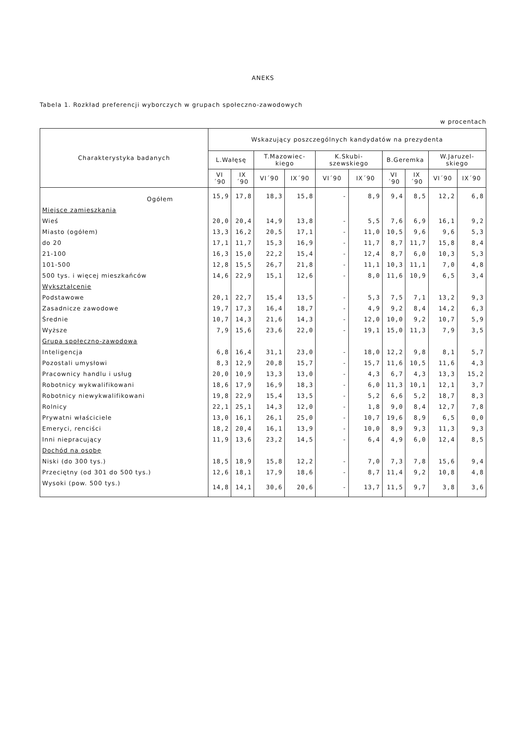ANEKS
Tabela 1. Rozkład preferencji wyborczych w grupach społeczno-zawodowych
w procentach
| Charakterystyka badanych | Wskazujący poszczególnych kandydatów na prezydenta | | | | | | | | | |
| --- | --- | --- | --- | --- | --- | --- | --- | --- | --- | --- |
| | L.Wałęsę | | T.Mazowiec-kiego | | K.Skubi-szewskiego | | B.Geremka | | W.Jaruzel-skiego | |
| | VI´90 | IX´90 | VI´90 | IX´90 | VI´90 | IX´90 | VI´90 | IX´90 | VI´90 | IX´90 |
| Ogółem | 15,9 | 17,8 | 18,3 | 15,8 | - | 8,9 | 9,4 | 8,5 | 12,2 | 6,8 |
| Miejsce zamieszkania | | | | | | | | | | |
| Wieś | 20,0 | 20,4 | 14,9 | 13,8 | - | 5,5 | 7,6 | 6,9 | 16,1 | 9,2 |
| Miasto (ogółem) | 13,3 | 16,2 | 20,5 | 17,1 | - | 11,0 | 10,5 | 9,6 | 9,6 | 5,3 |
| do 20 | 17,1 | 11,7 | 15,3 | 16,9 | - | 11,7 | 8,7 | 11,7 | 15,8 | 8,4 |
| 21-100 | 16,3 | 15,0 | 22,2 | 15,4 | - | 12,4 | 8,7 | 6,0 | 10,3 | 5,3 |
| 101-500 | 12,8 | 15,5 | 26,7 | 21,8 | - | 11,1 | 10,3 | 11,1 | 7,0 | 4,8 |
| 500 tys. i więcej mieszkańców | 14,6 | 22,9 | 15,1 | 12,6 | - | 8,0 | 11,6 | 10,9 | 6,5 | 3,4 |
| Wykształcenie | | | | | | | | | | |
| Podstawowe | 20,1 | 22,7 | 15,4 | 13,5 | - | 5,3 | 7,5 | 7,1 | 13,2 | 9,3 |
| Zasadnicze zawodowe | 19,7 | 17,3 | 16,4 | 18,7 | - | 4,9 | 9,2 | 8,4 | 14,2 | 6,3 |
| Średnie | 10,7 | 14,3 | 21,6 | 14,3 | - | 12,0 | 10,0 | 9,2 | 10,7 | 5,9 |
| Wyższe | 7,9 | 15,6 | 23,6 | 22,0 | - | 19,1 | 15,0 | 11,3 | 7,9 | 3,5 |
| Grupa społeczno-zawodowa | | | | | | | | | | |
| Inteligencja | 6,8 | 16,4 | 31,1 | 23,0 | - | 18,0 | 12,2 | 9,8 | 8,1 | 5,7 |
| Pozostali umysłowi | 8,3 | 12,9 | 20,8 | 15,7 | - | 15,7 | 11,6 | 10,5 | 11,6 | 4,3 |
| Pracownicy handlu i usług | 20,0 | 10,9 | 13,3 | 13,0 | - | 4,3 | 6,7 | 4,3 | 13,3 | 15,2 |
| Robotnicy wykwalifikowani | 18,6 | 17,9 | 16,9 | 18,3 | - | 6,0 | 11,3 | 10,1 | 12,1 | 3,7 |
| Robotnicy niewykwalifikowani | 19,8 | 22,9 | 15,4 | 13,5 | - | 5,2 | 6,6 | 5,2 | 18,7 | 8,3 |
| Rolnicy | 22,1 | 25,1 | 14,3 | 12,0 | - | 1,8 | 9,0 | 8,4 | 12,7 | 7,8 |
| Prywatni właściciele | 13,0 | 16,1 | 26,1 | 25,0 | - | 10,7 | 19,6 | 8,9 | 6,5 | 0,0 |
| Emeryci, renciści | 18,2 | 20,4 | 16,1 | 13,9 | - | 10,0 | 8,9 | 9,3 | 11,3 | 9,3 |
| Inni niepracujący | 11,9 | 13,6 | 23,2 | 14,5 | - | 6,4 | 4,9 | 6,0 | 12,4 | 8,5 |
| Dochód na osobę | | | | | | | | | | |
| Niski (do 300 tys.) | 18,5 | 18,9 | 15,8 | 12,2 | - | 7,0 | 7,3 | 7,8 | 15,6 | 9,4 |
| Przeciętny (od 301 do 500 tys.) | 12,6 | 18,1 | 17,9 | 18,6 | - | 8,7 | 11,4 | 9,2 | 10,8 | 4,8 |
| Wysoki (pow. 500 tys.) | 14,8 | 14,1 | 30,6 | 20,6 | - | 13,7 | 11,5 | 9,7 | 3,8 | 3,6 |